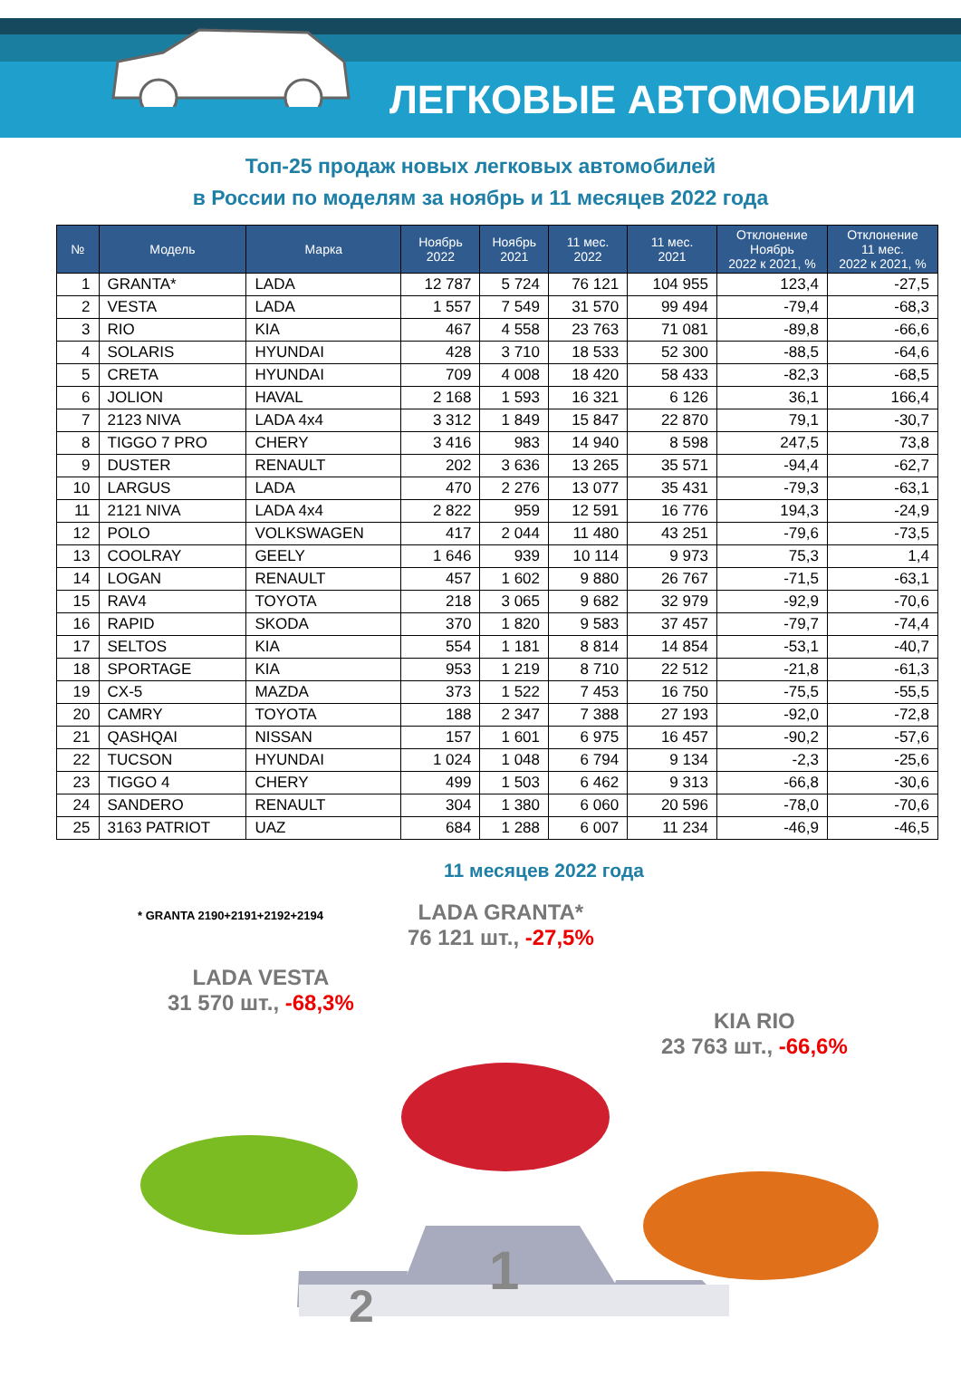ЛЕГКОВЫЕ АВТОМОБИЛИ
Топ-25 продаж новых легковых автомобилей
в России по моделям за ноябрь и 11 месяцев 2022 года
| № | Модель | Марка | Ноябрь 2022 | Ноябрь 2021 | 11 мес. 2022 | 11 мес. 2021 | Отклонение Ноябрь 2022 к 2021, % | Отклонение 11 мес. 2022 к 2021, % |
| --- | --- | --- | --- | --- | --- | --- | --- | --- |
| 1 | GRANTA* | LADA | 12 787 | 5 724 | 76 121 | 104 955 | 123,4 | -27,5 |
| 2 | VESTA | LADA | 1 557 | 7 549 | 31 570 | 99 494 | -79,4 | -68,3 |
| 3 | RIO | KIA | 467 | 4 558 | 23 763 | 71 081 | -89,8 | -66,6 |
| 4 | SOLARIS | HYUNDAI | 428 | 3 710 | 18 533 | 52 300 | -88,5 | -64,6 |
| 5 | CRETA | HYUNDAI | 709 | 4 008 | 18 420 | 58 433 | -82,3 | -68,5 |
| 6 | JOLION | HAVAL | 2 168 | 1 593 | 16 321 | 6 126 | 36,1 | 166,4 |
| 7 | 2123 NIVA | LADA 4x4 | 3 312 | 1 849 | 15 847 | 22 870 | 79,1 | -30,7 |
| 8 | TIGGO 7 PRO | CHERY | 3 416 | 983 | 14 940 | 8 598 | 247,5 | 73,8 |
| 9 | DUSTER | RENAULT | 202 | 3 636 | 13 265 | 35 571 | -94,4 | -62,7 |
| 10 | LARGUS | LADA | 470 | 2 276 | 13 077 | 35 431 | -79,3 | -63,1 |
| 11 | 2121 NIVA | LADA 4x4 | 2 822 | 959 | 12 591 | 16 776 | 194,3 | -24,9 |
| 12 | POLO | VOLKSWAGEN | 417 | 2 044 | 11 480 | 43 251 | -79,6 | -73,5 |
| 13 | COOLRAY | GEELY | 1 646 | 939 | 10 114 | 9 973 | 75,3 | 1,4 |
| 14 | LOGAN | RENAULT | 457 | 1 602 | 9 880 | 26 767 | -71,5 | -63,1 |
| 15 | RAV4 | TOYOTA | 218 | 3 065 | 9 682 | 32 979 | -92,9 | -70,6 |
| 16 | RAPID | SKODA | 370 | 1 820 | 9 583 | 37 457 | -79,7 | -74,4 |
| 17 | SELTOS | KIA | 554 | 1 181 | 8 814 | 14 854 | -53,1 | -40,7 |
| 18 | SPORTAGE | KIA | 953 | 1 219 | 8 710 | 22 512 | -21,8 | -61,3 |
| 19 | CX-5 | MAZDA | 373 | 1 522 | 7 453 | 16 750 | -75,5 | -55,5 |
| 20 | CAMRY | TOYOTA | 188 | 2 347 | 7 388 | 27 193 | -92,0 | -72,8 |
| 21 | QASHQAI | NISSAN | 157 | 1 601 | 6 975 | 16 457 | -90,2 | -57,6 |
| 22 | TUCSON | HYUNDAI | 1 024 | 1 048 | 6 794 | 9 134 | -2,3 | -25,6 |
| 23 | TIGGO 4 | CHERY | 499 | 1 503 | 6 462 | 9 313 | -66,8 | -30,6 |
| 24 | SANDERO | RENAULT | 304 | 1 380 | 6 060 | 20 596 | -78,0 | -70,6 |
| 25 | 3163 PATRIOT | UAZ | 684 | 1 288 | 6 007 | 11 234 | -46,9 | -46,5 |
11 месяцев 2022 года
* GRANTA 2190+2191+2192+2194
LADA GRANTA*
76 121 шт., -27,5%
LADA VESTA
31 570 шт., -68,3%
KIA RIO
23 763 шт., -66,6%
1
2